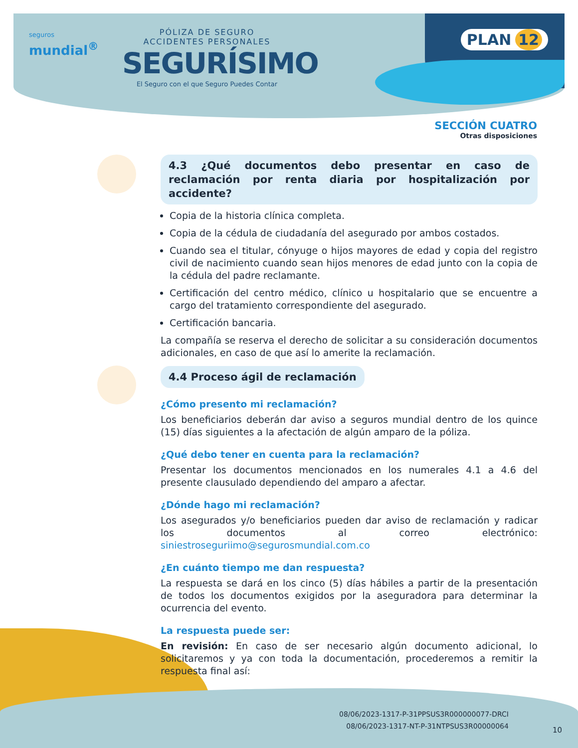seguros
mundial<sup>®</sup>
PÓLIZA DE SEGURO
ACCIDENTES PERSONALES
SEGURÍSIMO
El Seguro con el que Seguro Puedes Contar
PLAN 12
SECCIÓN CUATRO
Otras disposiciones
4.3 ¿Qué documentos debo presentar en caso de reclamación por renta diaria por hospitalización por accidente?
Copia de la historia clínica completa.
Copia de la cédula de ciudadanía del asegurado por ambos costados.
Cuando sea el titular, cónyuge o hijos mayores de edad y copia del registro civil de nacimiento cuando sean hijos menores de edad junto con la copia de la cédula del padre reclamante.
Certificación del centro médico, clínico u hospitalario que se encuentre a cargo del tratamiento correspondiente del asegurado.
Certificación bancaria.
La compañía se reserva el derecho de solicitar a su consideración documentos adicionales, en caso de que así lo amerite la reclamación.
4.4 Proceso ágil de reclamación
¿Cómo presento mi reclamación?
Los beneficiarios deberán dar aviso a seguros mundial dentro de los quince (15) días siguientes a la afectación de algún amparo de la póliza.
¿Qué debo tener en cuenta para la reclamación?
Presentar los documentos mencionados en los numerales 4.1 a 4.6 del presente clausulado dependiendo del amparo a afectar.
¿Dónde hago mi reclamación?
Los asegurados y/o beneficiarios pueden dar aviso de reclamación y radicar los documentos al correo electrónico: siniestroseguriimo@segurosmundial.com.co
¿En cuánto tiempo me dan respuesta?
La respuesta se dará en los cinco (5) días hábiles a partir de la presentación de todos los documentos exigidos por la aseguradora para determinar la ocurrencia del evento.
La respuesta puede ser:
En revisión: En caso de ser necesario algún documento adicional, lo solicitaremos y ya con toda la documentación, procederemos a remitir la respuesta final así:
08/06/2023-1317-P-31PPSUS3R000000077-DRCI
08/06/2023-1317-NT-P-31NTPSUS3R00000064
10